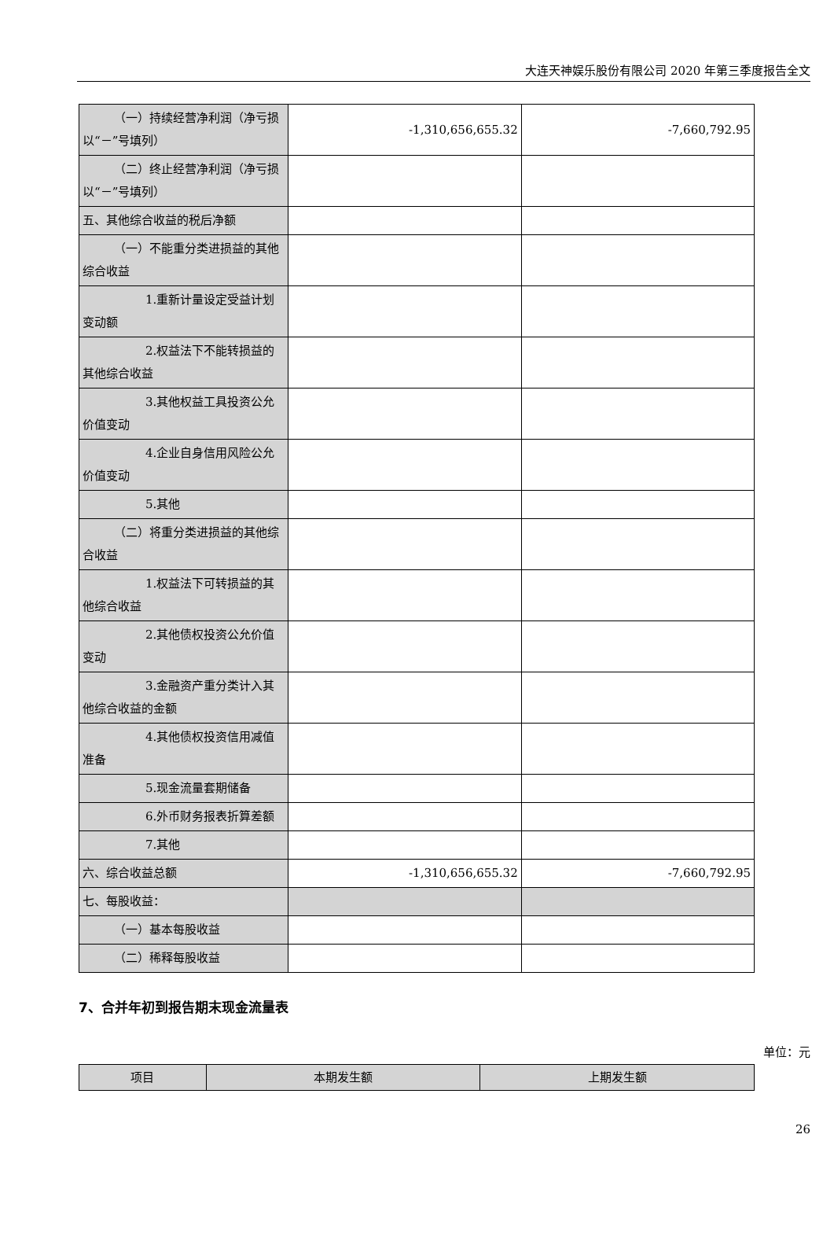大连天神娱乐股份有限公司 2020 年第三季度报告全文
| （一）持续经营净利润（净亏损 以“－”号填列） | -1,310,656,655.32 | -7,660,792.95 |
| （二）终止经营净利润（净亏损 以“－”号填列） | | |
| 五、其他综合收益的税后净额 | | |
| （一）不能重分类进损益的其他 综合收益 | | |
| 1.重新计量设定受益计划 变动额 | | |
| 2.权益法下不能转损益的 其他综合收益 | | |
| 3.其他权益工具投资公允 价值变动 | | |
| 4.企业自身信用风险公允 价值变动 | | |
| 5.其他 | | |
| （二）将重分类进损益的其他综 合收益 | | |
| 1.权益法下可转损益的其 他综合收益 | | |
| 2.其他债权投资公允价值 变动 | | |
| 3.金融资产重分类计入其 他综合收益的金额 | | |
| 4.其他债权投资信用减值 准备 | | |
| 5.现金流量套期储备 | | |
| 6.外币财务报表折算差额 | | |
| 7.其他 | | |
| 六、综合收益总额 | -1,310,656,655.32 | -7,660,792.95 |
| 七、每股收益： | | |
| （一）基本每股收益 | | |
| （二）稀释每股收益 | | |
7、合并年初到报告期末现金流量表
单位：元
| 项目 | 本期发生额 | 上期发生额 |
| --- | --- | --- |
26